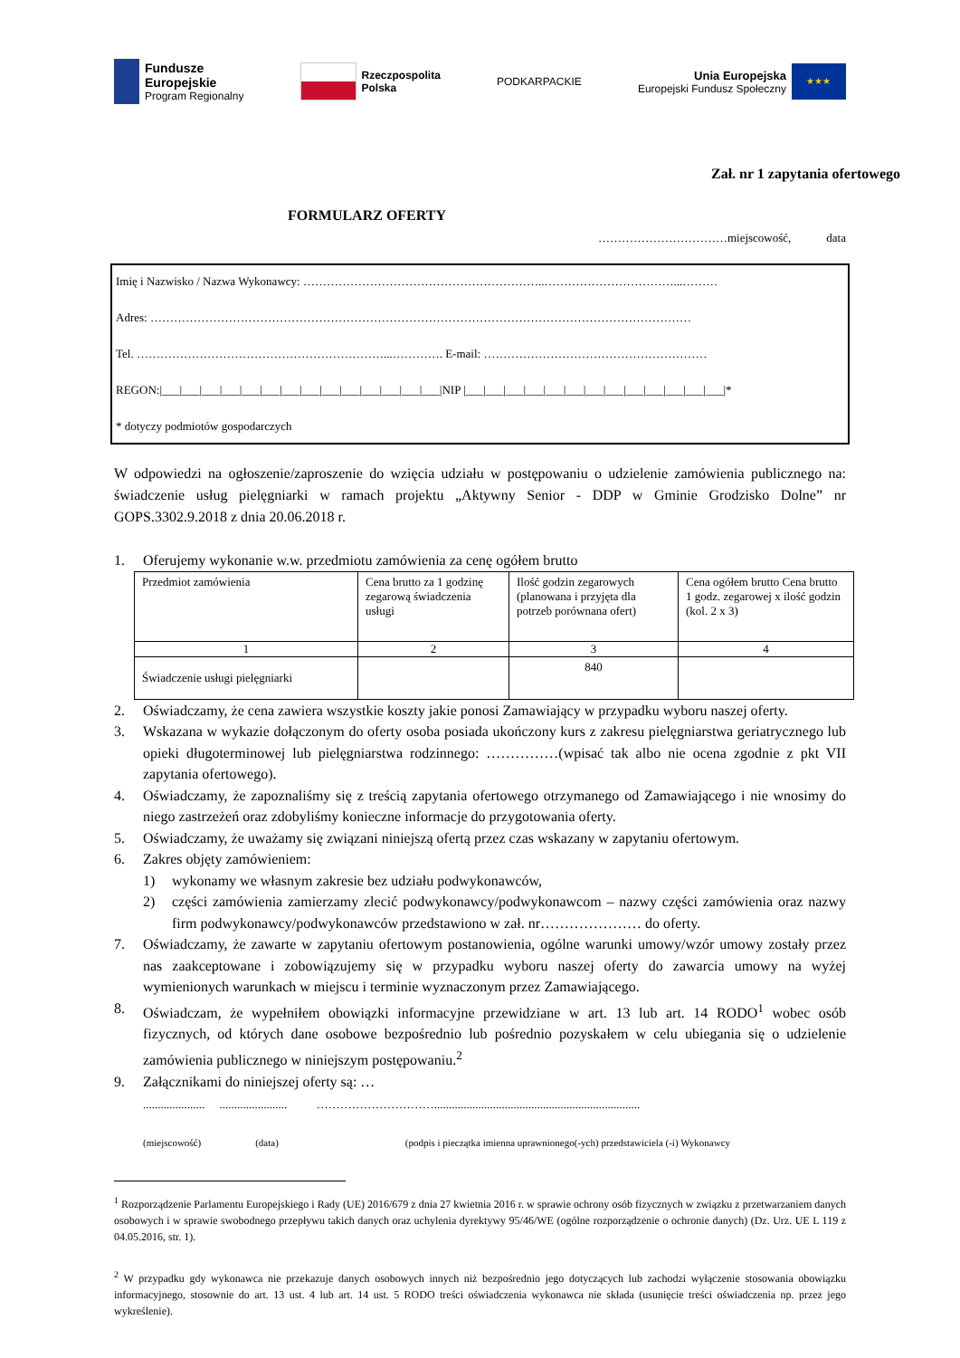Fundusze
Europejskie
Program Regionalny
Rzeczpospolita
Polska
PODKARPACKIE
Unia Europejska
Europejski Fundusz Społeczny
★★★
Zał. nr 1 zapytania ofertowego
FORMULARZ OFERTY
……………………………miejscowość, data
Imię i Nazwisko / Nazwa Wykonawcy: ……………………………………………………..……………………………...………
Adres: …………………………………………………………………………………………………………………………
Tel. ………………………………………………………...…………. E-mail: …………………………………………………
REGON:|___|___|___|___|___|___|___|___|___|___|___|___|___|___|NIP |___|___|___|___|___|___|___|___|___|___|___|___|___|*
* dotyczy podmiotów gospodarczych
W odpowiedzi na ogłoszenie/zaproszenie do wzięcia udziału w postępowaniu o udzielenie zamówienia publicznego na: świadczenie usług pielęgniarki w ramach projektu „Aktywny Senior - DDP w Gminie Grodzisko Dolne” nr GOPS.3302.9.2018 z dnia 20.06.2018 r.
1. Oferujemy wykonanie w.w. przedmiotu zamówienia za cenę ogółem brutto
| Przedmiot zamówienia | Cena brutto za 1 godzinę zegarową świadczenia usługi | Ilość godzin zegarowych (planowana i przyjęta dla potrzeb porównana ofert) | Cena ogółem brutto Cena brutto 1 godz. zegarowej x ilość godzin (kol. 2 x 3) |
| 1 | 2 | 3 | 4 |
| Świadczenie usługi pielęgniarki | | 840 | |
2. Oświadczamy, że cena zawiera wszystkie koszty jakie ponosi Zamawiający w przypadku wyboru naszej oferty.
3. Wskazana w wykazie dołączonym do oferty osoba posiada ukończony kurs z zakresu pielęgniarstwa geriatrycznego lub opieki długoterminowej lub pielęgniarstwa rodzinnego: ……………(wpisać tak albo nie ocena zgodnie z pkt VII zapytania ofertowego).
4. Oświadczamy, że zapoznaliśmy się z treścią zapytania ofertowego otrzymanego od Zamawiającego i nie wnosimy do niego zastrzeżeń oraz zdobyliśmy konieczne informacje do przygotowania oferty.
5. Oświadczamy, że uważamy się związani niniejszą ofertą przez czas wskazany w zapytaniu ofertowym.
6. Zakres objęty zamówieniem:
1) wykonamy we własnym zakresie bez udziału podwykonawców,
2) części zamówienia zamierzamy zlecić podwykonawcy/podwykonawcom – nazwy części zamówienia oraz nazwy firm podwykonawcy/podwykonawców przedstawiono w zał. nr………………… do oferty.
7. Oświadczamy, że zawarte w zapytaniu ofertowym postanowienia, ogólne warunki umowy/wzór umowy zostały przez nas zaakceptowane i zobowiązujemy się w przypadku wyboru naszej oferty do zawarcia umowy na wyżej wymienionych warunkach w miejscu i terminie wyznaczonym przez Zamawiającego.
8. Oświadczam, że wypełniłem obowiązki informacyjne przewidziane w art. 13 lub art. 14 RODO<sup>1</sup> wobec osób fizycznych, od których dane osobowe bezpośrednio lub pośrednio pozyskałem w celu ubiegania się o udzielenie zamówienia publicznego w niniejszym postępowaniu.<sup>2</sup>
9. Załącznikami do niniejszej oferty są: …
..................... ....................... …………………………......................................................................
(miejscowość) (data) (podpis i pieczątka imienna uprawnionego(-ych) przedstawiciela (-i) Wykonawcy
<sup>1</sup> Rozporządzenie Parlamentu Europejskiego i Rady (UE) 2016/679 z dnia 27 kwietnia 2016 r. w sprawie ochrony osób fizycznych w związku z przetwarzaniem danych osobowych i w sprawie swobodnego przepływu takich danych oraz uchylenia dyrektywy 95/46/WE (ogólne rozporządzenie o ochronie danych) (Dz. Urz. UE L 119 z 04.05.2016, str. 1).
<sup>2</sup> W przypadku gdy wykonawca nie przekazuje danych osobowych innych niż bezpośrednio jego dotyczących lub zachodzi wyłączenie stosowania obowiązku informacyjnego, stosownie do art. 13 ust. 4 lub art. 14 ust. 5 RODO treści oświadczenia wykonawca nie składa (usunięcie treści oświadczenia np. przez jego wykreślenie).